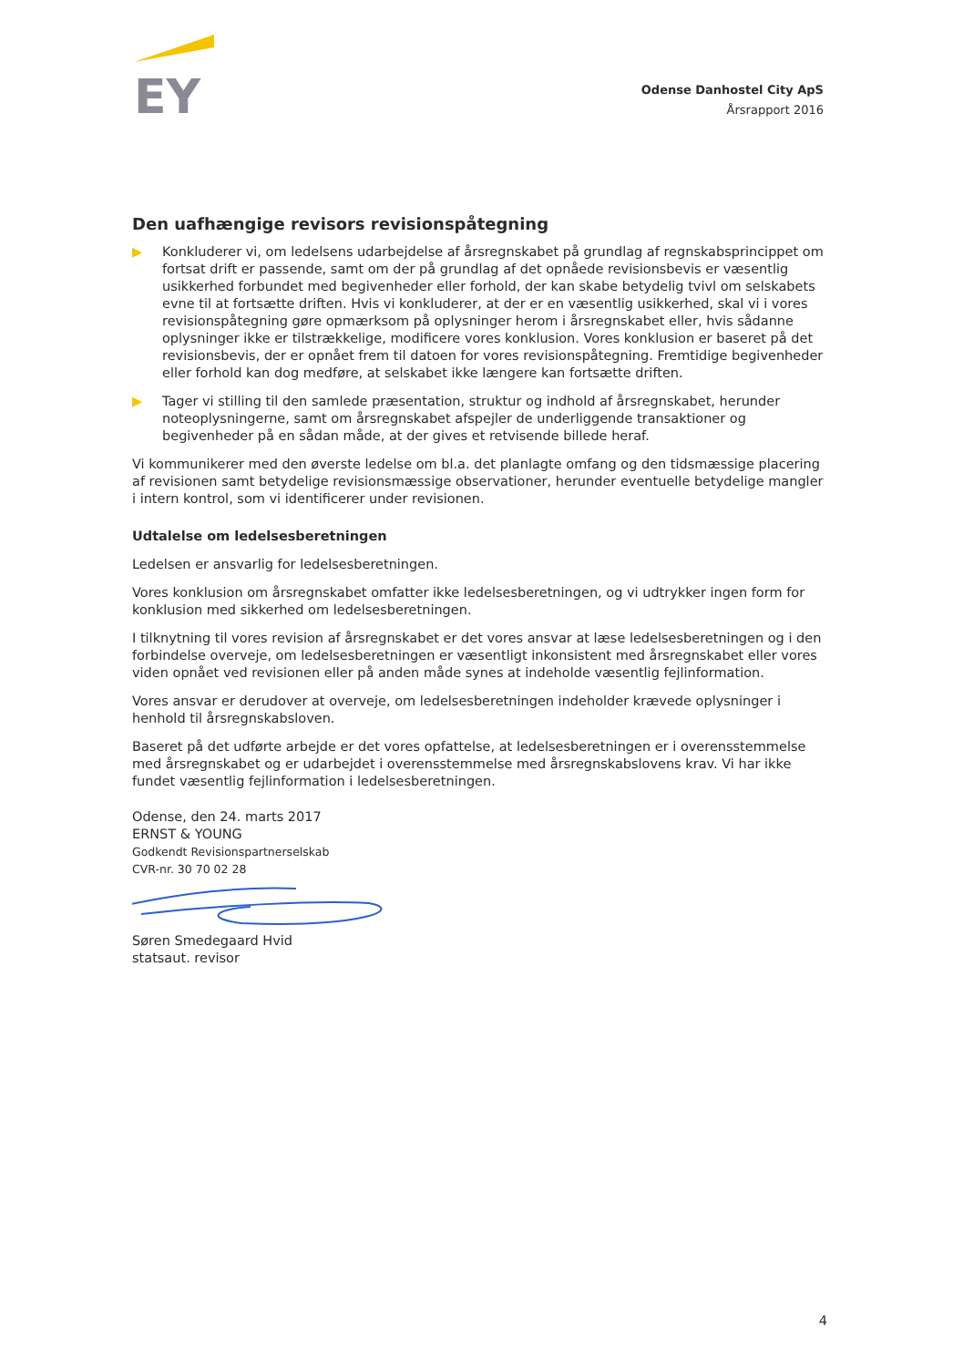EY
Odense Danhostel City ApS
Årsrapport 2016
Den uafhængige revisors revisionspåtegning
▶ Konkluderer vi, om ledelsens udarbejdelse af årsregnskabet på grundlag af regnskabsprincippet om fortsat drift er passende, samt om der på grundlag af det opnåede revisionsbevis er væsentlig usikkerhed forbundet med begivenheder eller forhold, der kan skabe betydelig tvivl om selskabets evne til at fortsætte driften. Hvis vi konkluderer, at der er en væsentlig usikkerhed, skal vi i vores revisionspåtegning gøre opmærksom på oplysninger herom i årsregnskabet eller, hvis sådanne oplysninger ikke er tilstrækkelige, modificere vores konklusion. Vores konklusion er baseret på det revisionsbevis, der er opnået frem til datoen for vores revisionspåtegning. Fremtidige begivenheder eller forhold kan dog medføre, at selskabet ikke længere kan fortsætte driften.
▶ Tager vi stilling til den samlede præsentation, struktur og indhold af årsregnskabet, herunder noteoplysningerne, samt om årsregnskabet afspejler de underliggende transaktioner og begivenheder på en sådan måde, at der gives et retvisende billede heraf.
Vi kommunikerer med den øverste ledelse om bl.a. det planlagte omfang og den tidsmæssige placering af revisionen samt betydelige revisionsmæssige observationer, herunder eventuelle betydelige mangler i intern kontrol, som vi identificerer under revisionen.
Udtalelse om ledelsesberetningen
Ledelsen er ansvarlig for ledelsesberetningen.
Vores konklusion om årsregnskabet omfatter ikke ledelsesberetningen, og vi udtrykker ingen form for konklusion med sikkerhed om ledelsesberetningen.
I tilknytning til vores revision af årsregnskabet er det vores ansvar at læse ledelsesberetningen og i den forbindelse overveje, om ledelsesberetningen er væsentligt inkonsistent med årsregnskabet eller vores viden opnået ved revisionen eller på anden måde synes at indeholde væsentlig fejlinformation.
Vores ansvar er derudover at overveje, om ledelsesberetningen indeholder krævede oplysninger i henhold til årsregnskabsloven.
Baseret på det udførte arbejde er det vores opfattelse, at ledelsesberetningen er i overensstemmelse med årsregnskabet og er udarbejdet i overensstemmelse med årsregnskabslovens krav. Vi har ikke fundet væsentlig fejlinformation i ledelsesberetningen.
Odense, den 24. marts 2017
ERNST & YOUNG
Godkendt Revisionspartnerselskab
CVR-nr. 30 70 02 28
Søren Smedegaard Hvid
statsaut. revisor
4